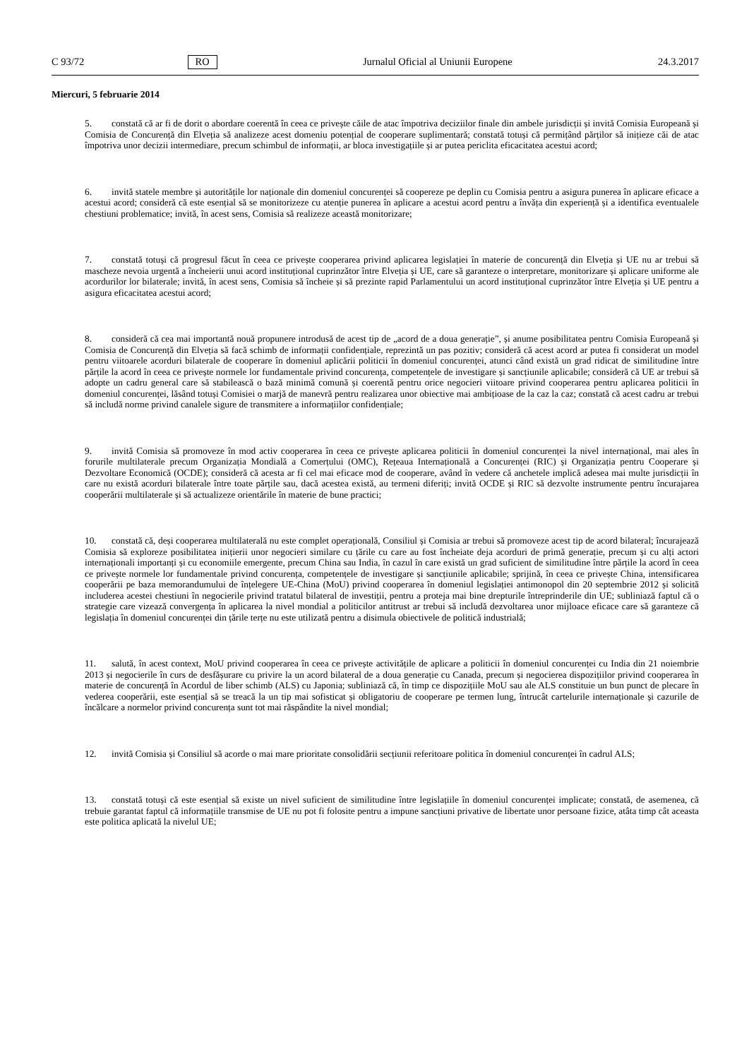C 93/72 RO Jurnalul Oficial al Uniunii Europene 24.3.2017
Miercuri, 5 februarie 2014
5. constată că ar fi de dorit o abordare coerentă în ceea ce privește căile de atac împotriva deciziilor finale din ambele jurisdicții și invită Comisia Europeană și Comisia de Concurență din Elveția să analizeze acest domeniu potențial de cooperare suplimentară; constată totuși că permițând părților să inițieze căi de atac împotriva unor decizii intermediare, precum schimbul de informații, ar bloca investigațiile și ar putea periclita eficacitatea acestui acord;
6. invită statele membre și autoritățile lor naționale din domeniul concurenței să coopereze pe deplin cu Comisia pentru a asigura punerea în aplicare eficace a acestui acord; consideră că este esențial să se monitorizeze cu atenție punerea în aplicare a acestui acord pentru a învăța din experiență și a identifica eventualele chestiuni problematice; invită, în acest sens, Comisia să realizeze această monitorizare;
7. constată totuși că progresul făcut în ceea ce privește cooperarea privind aplicarea legislației în materie de concurență din Elveția și UE nu ar trebui să mascheze nevoia urgentă a încheierii unui acord instituțional cuprinzător între Elveția și UE, care să garanteze o interpretare, monitorizare și aplicare uniforme ale acordurilor lor bilaterale; invită, în acest sens, Comisia să încheie și să prezinte rapid Parlamentului un acord instituțional cuprinzător între Elveția și UE pentru a asigura eficacitatea acestui acord;
8. consideră că cea mai importantă nouă propunere introdusă de acest tip de „acord de a doua generație”, și anume posibilitatea pentru Comisia Europeană și Comisia de Concurență din Elveția să facă schimb de informații confidențiale, reprezintă un pas pozitiv; consideră că acest acord ar putea fi considerat un model pentru viitoarele acorduri bilaterale de cooperare în domeniul aplicării politicii în domeniul concurenței, atunci când există un grad ridicat de similitudine între părțile la acord în ceea ce privește normele lor fundamentale privind concurența, competențele de investigare și sancțiunile aplicabile; consideră că UE ar trebui să adopte un cadru general care să stabilească o bază minimă comună și coerentă pentru orice negocieri viitoare privind cooperarea pentru aplicarea politicii în domeniul concurenței, lăsând totuși Comisiei o marjă de manevră pentru realizarea unor obiective mai ambițioase de la caz la caz; constată că acest cadru ar trebui să includă norme privind canalele sigure de transmitere a informațiilor confidențiale;
9. invită Comisia să promoveze în mod activ cooperarea în ceea ce privește aplicarea politicii în domeniul concurenței la nivel internațional, mai ales în forurile multilaterale precum Organizația Mondială a Comerțului (OMC), Rețeaua Internațională a Concurenței (RIC) și Organizația pentru Cooperare și Dezvoltare Economică (OCDE); consideră că acesta ar fi cel mai eficace mod de cooperare, având în vedere că anchetele implică adesea mai multe jurisdicții în care nu există acorduri bilaterale între toate părțile sau, dacă acestea există, au termeni diferiți; invită OCDE și RIC să dezvolte instrumente pentru încurajarea cooperării multilaterale și să actualizeze orientările în materie de bune practici;
10. constată că, deși cooperarea multilaterală nu este complet operațională, Consiliul și Comisia ar trebui să promoveze acest tip de acord bilateral; încurajează Comisia să exploreze posibilitatea inițierii unor negocieri similare cu țările cu care au fost încheiate deja acorduri de primă generație, precum și cu alți actori internaționali importanți și cu economiile emergente, precum China sau India, în cazul în care există un grad suficient de similitudine între părțile la acord în ceea ce privește normele lor fundamentale privind concurența, competențele de investigare și sancțiunile aplicabile; sprijină, în ceea ce privește China, intensificarea cooperării pe baza memorandumului de înțelegere UE-China (MoU) privind cooperarea în domeniul legislației antimonopol din 20 septembrie 2012 și solicită includerea acestei chestiuni în negocierile privind tratatul bilateral de investiții, pentru a proteja mai bine drepturile întreprinderile din UE; subliniază faptul că o strategie care vizează convergența în aplicarea la nivel mondial a politicilor antitrust ar trebui să includă dezvoltarea unor mijloace eficace care să garanteze că legislația în domeniul concurenței din țările terțe nu este utilizată pentru a disimula obiectivele de politică industrială;
11. salută, în acest context, MoU privind cooperarea în ceea ce privește activitățile de aplicare a politicii în domeniul concurenței cu India din 21 noiembrie 2013 și negocierile în curs de desfășurare cu privire la un acord bilateral de a doua generație cu Canada, precum și negocierea dispozițiilor privind cooperarea în materie de concurență în Acordul de liber schimb (ALS) cu Japonia; subliniază că, în timp ce dispozițiile MoU sau ale ALS constituie un bun punct de plecare în vederea cooperării, este esențial să se treacă la un tip mai sofisticat și obligatoriu de cooperare pe termen lung, întrucât cartelurile internaționale și cazurile de încălcare a normelor privind concurența sunt tot mai răspândite la nivel mondial;
12. invită Comisia și Consiliul să acorde o mai mare prioritate consolidării secțiunii referitoare politica în domeniul concurenței în cadrul ALS;
13. constată totuși că este esențial să existe un nivel suficient de similitudine între legislațiile în domeniul concurenței implicate; constată, de asemenea, că trebuie garantat faptul că informațiile transmise de UE nu pot fi folosite pentru a impune sancțiuni privative de libertate unor persoane fizice, atâta timp cât aceasta este politica aplicată la nivelul UE;